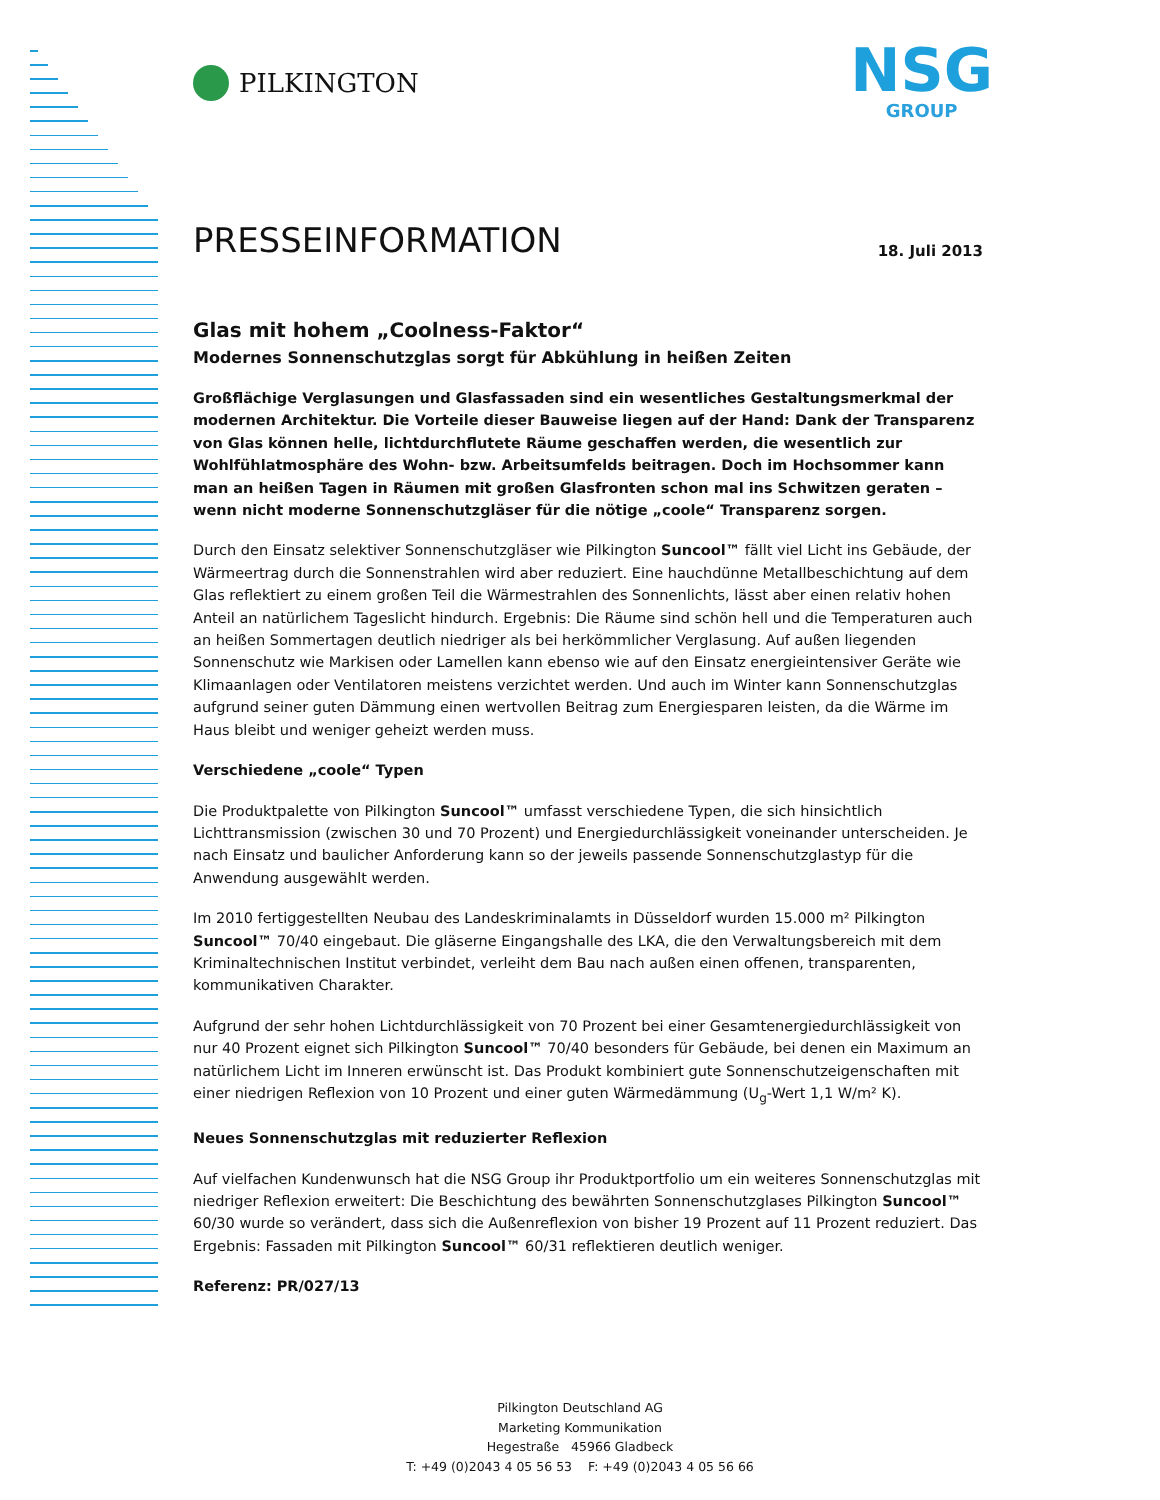PILKINGTON
NSG
GROUP
PRESSEINFORMATION
18. Juli 2013
Glas mit hohem „Coolness-Faktor“
Modernes Sonnenschutzglas sorgt für Abkühlung in heißen Zeiten
Großflächige Verglasungen und Glasfassaden sind ein wesentliches Gestaltungsmerkmal der modernen Architektur. Die Vorteile dieser Bauweise liegen auf der Hand: Dank der Transparenz von Glas können helle, lichtdurchflutete Räume geschaffen werden, die wesentlich zur Wohlfühlatmosphäre des Wohn- bzw. Arbeitsumfelds beitragen. Doch im Hochsommer kann man an heißen Tagen in Räumen mit großen Glasfronten schon mal ins Schwitzen geraten – wenn nicht moderne Sonnenschutzgläser für die nötige „coole“ Transparenz sorgen.
Durch den Einsatz selektiver Sonnenschutzgläser wie Pilkington Suncool™ fällt viel Licht ins Gebäude, der Wärmeertrag durch die Sonnenstrahlen wird aber reduziert. Eine hauchdünne Metallbeschichtung auf dem Glas reflektiert zu einem großen Teil die Wärmestrahlen des Sonnenlichts, lässt aber einen relativ hohen Anteil an natürlichem Tageslicht hindurch. Ergebnis: Die Räume sind schön hell und die Temperaturen auch an heißen Sommertagen deutlich niedriger als bei herkömmlicher Verglasung. Auf außen liegenden Sonnenschutz wie Markisen oder Lamellen kann ebenso wie auf den Einsatz energieintensiver Geräte wie Klimaanlagen oder Ventilatoren meistens verzichtet werden. Und auch im Winter kann Sonnenschutzglas aufgrund seiner guten Dämmung einen wertvollen Beitrag zum Energiesparen leisten, da die Wärme im Haus bleibt und weniger geheizt werden muss.
Verschiedene „coole“ Typen
Die Produktpalette von Pilkington Suncool™ umfasst verschiedene Typen, die sich hinsichtlich Lichttransmission (zwischen 30 und 70 Prozent) und Energiedurchlässigkeit voneinander unterscheiden. Je nach Einsatz und baulicher Anforderung kann so der jeweils passende Sonnenschutzglastyp für die Anwendung ausgewählt werden.
Im 2010 fertiggestellten Neubau des Landeskriminalamts in Düsseldorf wurden 15.000 m² Pilkington Suncool™ 70/40 eingebaut. Die gläserne Eingangshalle des LKA, die den Verwaltungsbereich mit dem Kriminaltechnischen Institut verbindet, verleiht dem Bau nach außen einen offenen, transparenten, kommunikativen Charakter.
Aufgrund der sehr hohen Lichtdurchlässigkeit von 70 Prozent bei einer Gesamtenergiedurchlässigkeit von nur 40 Prozent eignet sich Pilkington Suncool™ 70/40 besonders für Gebäude, bei denen ein Maximum an natürlichem Licht im Inneren erwünscht ist. Das Produkt kombiniert gute Sonnenschutzeigenschaften mit einer niedrigen Reflexion von 10 Prozent und einer guten Wärmedämmung (U<sub>g</sub>-Wert 1,1 W/m² K).
Neues Sonnenschutzglas mit reduzierter Reflexion
Auf vielfachen Kundenwunsch hat die NSG Group ihr Produktportfolio um ein weiteres Sonnenschutzglas mit niedriger Reflexion erweitert: Die Beschichtung des bewährten Sonnenschutzglases Pilkington Suncool™ 60/30 wurde so verändert, dass sich die Außenreflexion von bisher 19 Prozent auf 11 Prozent reduziert. Das Ergebnis: Fassaden mit Pilkington Suncool™ 60/31 reflektieren deutlich weniger.
Referenz: PR/027/13
Pilkington Deutschland AG
Marketing Kommunikation
Hegestraße 45966 Gladbeck
T: +49 (0)2043 4 05 56 53 F: +49 (0)2043 4 05 56 66